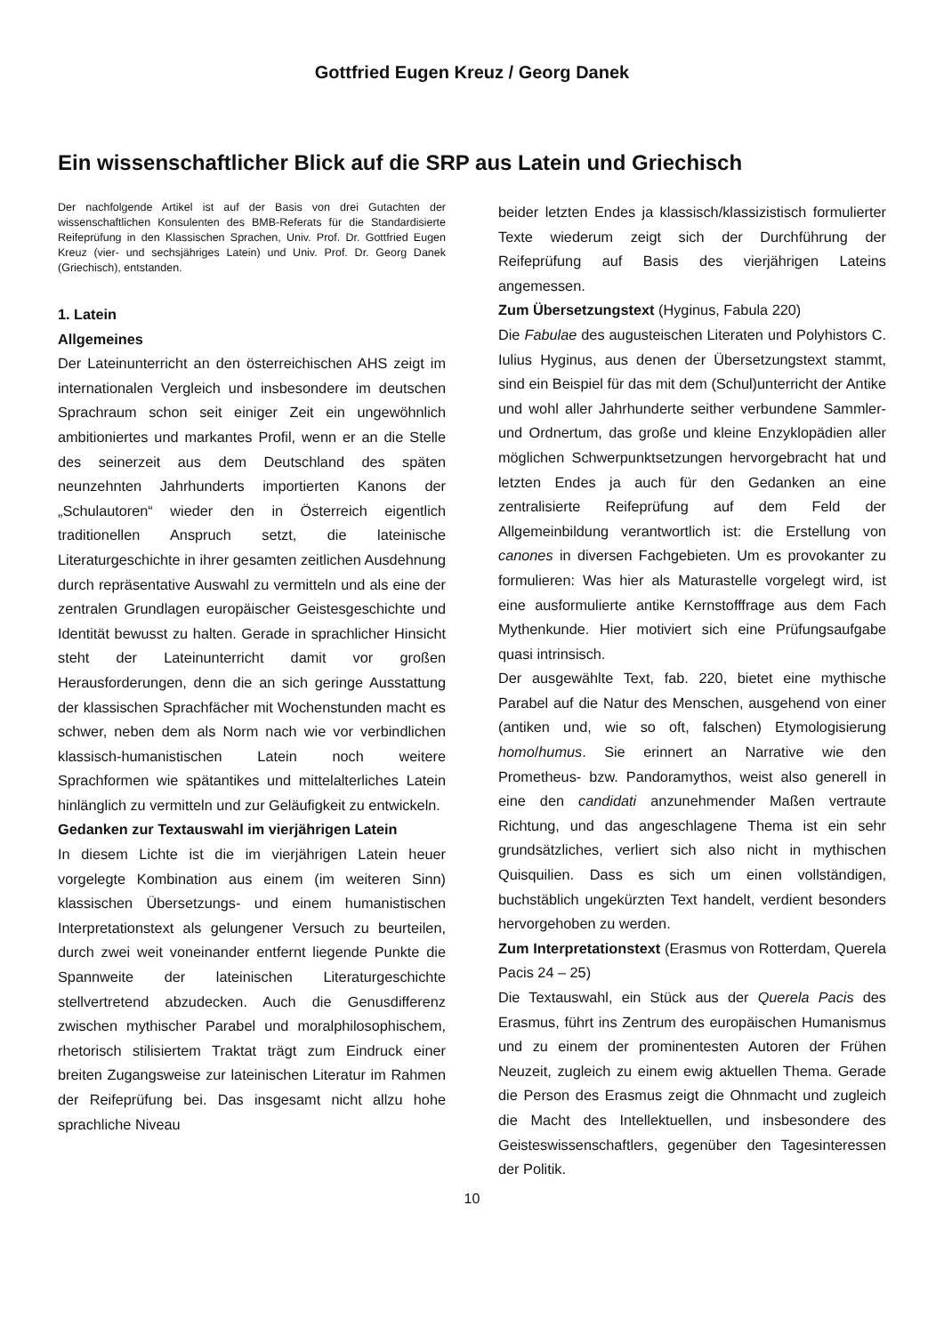Gottfried Eugen Kreuz / Georg Danek
Ein wissenschaftlicher Blick auf die SRP aus Latein und Griechisch
Der nachfolgende Artikel ist auf der Basis von drei Gutachten der wissenschaftlichen Konsulenten des BMB-Referats für die Standardisierte Reifeprüfung in den Klassischen Sprachen, Univ. Prof. Dr. Gottfried Eugen Kreuz (vier- und sechsjähriges Latein) und Univ. Prof. Dr. Georg Danek (Griechisch), entstanden.
1. Latein
Allgemeines
Der Lateinunterricht an den österreichischen AHS zeigt im internationalen Vergleich und insbesondere im deutschen Sprachraum schon seit einiger Zeit ein ungewöhnlich ambitioniertes und markantes Profil, wenn er an die Stelle des seinerzeit aus dem Deutschland des späten neunzehnten Jahrhunderts importierten Kanons der „Schulautoren“ wieder den in Österreich eigentlich traditionellen Anspruch setzt, die lateinische Literaturgeschichte in ihrer gesamten zeitlichen Ausdehnung durch repräsentative Auswahl zu vermitteln und als eine der zentralen Grundlagen europäischer Geistesgeschichte und Identität bewusst zu halten. Gerade in sprachlicher Hinsicht steht der Lateinunterricht damit vor großen Herausforderungen, denn die an sich geringe Ausstattung der klassischen Sprachfächer mit Wochenstunden macht es schwer, neben dem als Norm nach wie vor verbindlichen klassisch-humanistischen Latein noch weitere Sprachformen wie spätantikes und mittelalterliches Latein hinlänglich zu vermitteln und zur Geläufigkeit zu entwickeln.
Gedanken zur Textauswahl im vierjährigen Latein
In diesem Lichte ist die im vierjährigen Latein heuer vorgelegte Kombination aus einem (im weiteren Sinn) klassischen Übersetzungs- und einem humanistischen Interpretationstext als gelungener Versuch zu beurteilen, durch zwei weit voneinander entfernt liegende Punkte die Spannweite der lateinischen Literaturgeschichte stellvertretend abzudecken. Auch die Genusdifferenz zwischen mythischer Parabel und moralphilosophischem, rhetorisch stilisiertem Traktat trägt zum Eindruck einer breiten Zugangsweise zur lateinischen Literatur im Rahmen der Reifeprüfung bei. Das insgesamt nicht allzu hohe sprachliche Niveau
beider letzten Endes ja klassisch/klassizistisch formulierter Texte wiederum zeigt sich der Durchführung der Reifeprüfung auf Basis des vierjährigen Lateins angemessen.
Zum Übersetzungstext (Hyginus, Fabula 220)
Die Fabulae des augusteischen Literaten und Polyhistors C. Iulius Hyginus, aus denen der Übersetzungstext stammt, sind ein Beispiel für das mit dem (Schul)unterricht der Antike und wohl aller Jahrhunderte seither verbundene Sammler- und Ordnertum, das große und kleine Enzyklopädien aller möglichen Schwerpunktsetzungen hervorgebracht hat und letzten Endes ja auch für den Gedanken an eine zentralisierte Reifeprüfung auf dem Feld der Allgemeinbildung verantwortlich ist: die Erstellung von canones in diversen Fachgebieten. Um es provokanter zu formulieren: Was hier als Maturastelle vorgelegt wird, ist eine ausformulierte antike Kernstofffrage aus dem Fach Mythenkunde. Hier motiviert sich eine Prüfungsaufgabe quasi intrinsisch.
Der ausgewählte Text, fab. 220, bietet eine mythische Parabel auf die Natur des Menschen, ausgehend von einer (antiken und, wie so oft, falschen) Etymologisierung homo/humus. Sie erinnert an Narrative wie den Prometheus- bzw. Pandoramythos, weist also generell in eine den candidati anzunehmender Maßen vertraute Richtung, und das angeschlagene Thema ist ein sehr grundsätzliches, verliert sich also nicht in mythischen Quisquilien. Dass es sich um einen vollständigen, buchstäblich ungekürzten Text handelt, verdient besonders hervorgehoben zu werden.
Zum Interpretationstext (Erasmus von Rotterdam, Querela Pacis 24 – 25)
Die Textauswahl, ein Stück aus der Querela Pacis des Erasmus, führt ins Zentrum des europäischen Humanismus und zu einem der prominentesten Autoren der Frühen Neuzeit, zugleich zu einem ewig aktuellen Thema. Gerade die Person des Erasmus zeigt die Ohnmacht und zugleich die Macht des Intellektuellen, und insbesondere des Geisteswissenschaftlers, gegenüber den Tagesinteressen der Politik.
10